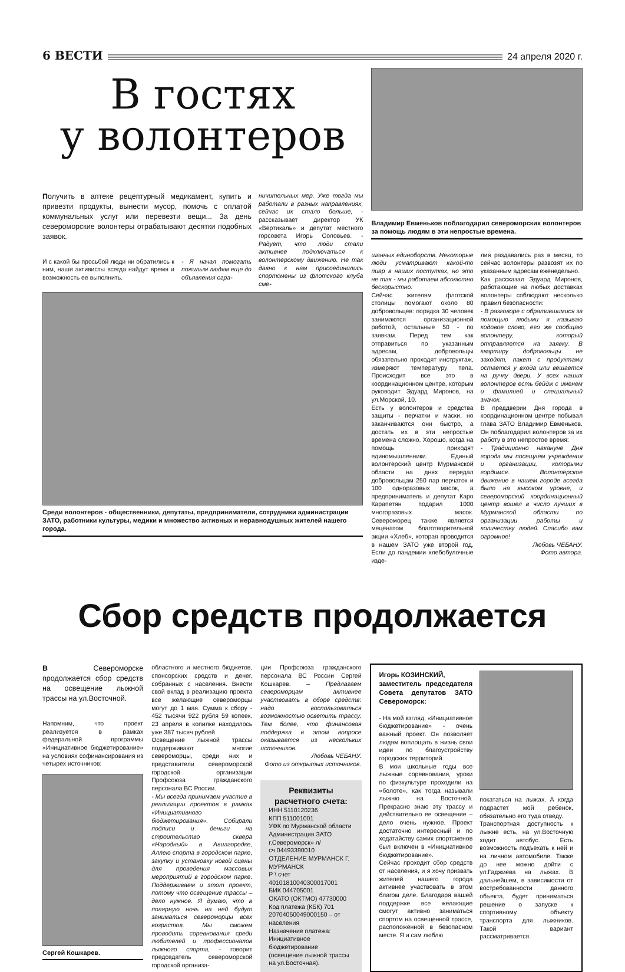6 ВЕСТИ
24 апреля 2020 г.
В гостях
у волонтеров
Получить в аптеке рецептурный медикамент, купить и привезти продукты, вынести мусор, помочь с оплатой коммунальных услуг или перевезти вещи... За день североморские волонтеры отрабатывают десятки подобных заявок.
И с какой бы просьбой люди ни обратились к ним, наши активисты всегда найдут время и возможность ее выполнить.
- Я начал помогать пожилым людям еще до объявления огра-
ничительных мер. Уже тогда мы работали в разных направлениях, сейчас их стало больше, - рассказывает директор УК «Вертикаль» и депутат местного горсовета Игорь Соловьев. - Радует, что люди стали активнее подключаться к волонтерскому движению. Не так давно к нам присоединились спортсмены из флотского клуба сме-
Среди волонтеров - общественники, депутаты, предприниматели, сотрудники администрации ЗАТО, работники культуры, медики и множество активных и неравнодушных жителей нашего города.
Владимир Евменьков поблагодарил североморских волонтеров за помощь людям в эти непростые времена.
шанных единоборств. Некоторые люди усматривают какой-то пиар в наших поступках, но это не так - мы работаем абсолютно бескорыстно.
Сейчас жителям флотской столицы помогают около 80 добровольцев: порядка 30 человек занимаются организационной работой, остальные 50 - по заявкам. Перед тем как отправиться по указанным адресам, добровольцы обязательно проходят инструктаж, измеряют температуру тела. Происходит все это в координационном центре, которым руководит Эдуард Миронов, на ул.Морской, 10.
Есть у волонтеров и средства защиты - перчатки и маски, но заканчиваются они быстро, а достать их в эти непростые времена сложно. Хорошо, когда на помощь приходят единомышленники. Единый волонтерский центр Мурманской области на днях передал добровольцам 250 пар перчаток и 100 одноразовых масок, а предприниматель и депутат Каро Карапетян подарил 1000 многоразовых масок. Североморец также является меценатом благотворительной акции «Хлеб», которая проводится в нашем ЗАТО уже второй год. Если до пандемии хлебобулочные изде-
лия раздавались раз в месяц, то сейчас волонтеры развозят их по указанным адресам еженедельно.
Как рассказал Эдуард Миронов, работающие на любых доставках волонтеры соблюдают несколько правил безопасности:
- В разговоре с обратившимися за помощью людьми я называю кодовое слово, его же сообщаю волонтеру, который отправляется на заявку. В квартиру добровольцы не заходят, пакет с продуктами остается у входа или вешается на ручку двери. У всех наших волонтеров есть бейдж с именем и фамилией и специальный значок.
В преддверии Дня города в координационном центре побывал глава ЗАТО Владимир Евменьков. Он поблагодарил волонтеров за их работу в это непростое время:
- Традиционно накануне Дня города мы посещаем учреждения и организации, которыми гордимся. Волонтерское движение в нашем городе всегда было на высоком уровне, и североморский координационный центр вошел в число лучших в Мурманской области по организации работы и количеству людей. Спасибо вам огромное!
Любовь ЧЕБАНУ.
Фото автора.
Сбор средств продолжается
В Североморске продолжается сбор средств на освещение лыжной трассы на ул.Восточной.
Напомним, что проект реализуется в рамках федеральной программы «Инициативное бюджетирование» на условиях софинансирования из четырех источников:
Сергей Кошкарев.
областного и местного бюджетов, спонсорских средств и денег, собранных с населения. Внести свой вклад в реализацию проекта все желающие североморцы могут до 1 мая. Сумма к сбору - 452 тысячи 922 рубля 59 копеек. 23 апреля в копилке находилось уже 387 тысяч рублей.
Освещение лыжной трассы поддерживают многие североморцы, среди них и представители североморской городской организации Профсоюза гражданского персонала ВС России.
- Мы всегда принимаем участие в реализации проектов в рамках «Инициативного бюджетирования». Собирали подписи и деньги на строительство сквера «Народный» в Авиагородке, Аллею спорта в городском парке, закупку и установку новой сцены для проведения массовых мероприятий в городском парке. Поддерживаем и этот проект, потому что освещение трассы – дело нужное. Я думаю, что в полярную ночь на ней будут заниматься североморцы всех возрастов. Мы сможем проводить соревнования среди любителей и профессионалов лыжного спорта, - говорит председатель североморской городской организа-
ции Профсоюза гражданского персонала ВС России Сергей Кошкарев. – Предлагаем североморцам активнее участвовать в сборе средств: надо воспользоваться возможностью осветить трассу. Тем более, что финансовая поддержка в этом вопросе оказывается из нескольких источников.
Любовь ЧЕБАНУ.
Фото из открытых источников.
Реквизиты
расчетного счета:
ИНН 5110120236
КПП 511001001
УФК по Мурманской области Администрация ЗАТО г.Североморск» л/сч.04493390010
ОТДЕЛЕНИЕ МУРМАНСК Г. МУРМАНСК
Р \ счет 40101810040300017001
БИК 044705001
ОКАТО (ОКТМО) 47730000
Код платежа (КБК) 701 20704050049000150 – от населения
Назначение платежа: Инициативное бюджетирование (освещение лыжной трассы на ул.Восточная).
Игорь КОЗИНСКИЙ,
заместитель председателя Совета депутатов ЗАТО Североморск:
- На мой взгляд, «Инициативное бюджетирование» - очень важный проект. Он позволяет людям воплощать в жизнь свои идеи по благоустройству городских территорий.
В мои школьные годы все лыжные соревнования, уроки по физкультуре проходили на «болоте», как тогда называли лыжню на Восточной. Прекрасно знаю эту трассу и действительно ее освещение – дело очень нужное. Проект достаточно интересный и по ходатайству самих спортсменов был включен в «Инициативное бюджетирование».
Сейчас проходит сбор средств от населения, и я хочу призвать жителей нашего города активнее участвовать в этом благом деле. Благодаря вашей поддержке все желающие смогут активно заниматься спортом на освещенной трассе, расположенной в безопасном месте. Я и сам люблю
покататься на лыжах. А когда подрастет мой ребенок, обязательно его туда отведу.
Транспортная доступность к лыжне есть, на ул.Восточную ходит автобус. Есть возможность подъехать к ней и на личном автомобиле. Также до нее можно дойти с ул.Гаджиева на лыжах. В дальнейшем, в зависимости от востребованности данного объекта, будет приниматься решение о запуске к спортивному объекту транспорта для лыжников. Такой вариант рассматривается.